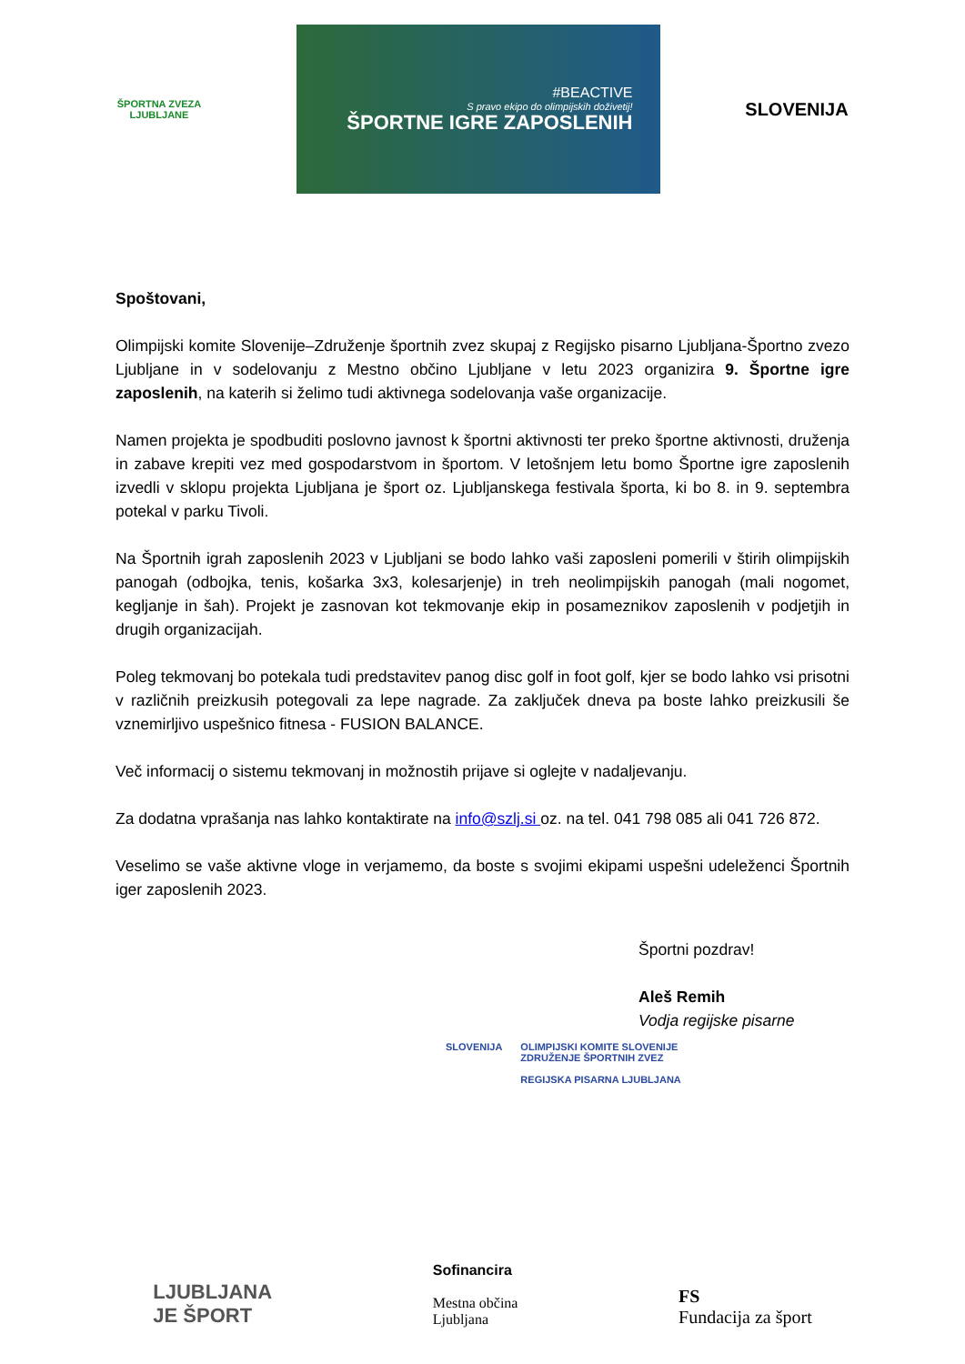ŠPORTNA ZVEZA LJUBLJANE
#BEACTIVE
S pravo ekipo do olimpijskih doživetij!
ŠPORTNE IGRE ZAPOSLENIH
SLOVENIJA
Spoštovani,
Olimpijski komite Slovenije–Združenje športnih zvez skupaj z Regijsko pisarno Ljubljana-Športno zvezo Ljubljane in v sodelovanju z Mestno občino Ljubljane v letu 2023 organizira 9. Športne igre zaposlenih, na katerih si želimo tudi aktivnega sodelovanja vaše organizacije.
Namen projekta je spodbuditi poslovno javnost k športni aktivnosti ter preko športne aktivnosti, druženja in zabave krepiti vez med gospodarstvom in športom. V letošnjem letu bomo Športne igre zaposlenih izvedli v sklopu projekta Ljubljana je šport oz. Ljubljanskega festivala športa, ki bo 8. in 9. septembra potekal v parku Tivoli.
Na Športnih igrah zaposlenih 2023 v Ljubljani se bodo lahko vaši zaposleni pomerili v štirih olimpijskih panogah (odbojka, tenis, košarka 3x3, kolesarjenje) in treh neolimpijskih panogah (mali nogomet, kegljanje in šah). Projekt je zasnovan kot tekmovanje ekip in posameznikov zaposlenih v podjetjih in drugih organizacijah.
Poleg tekmovanj bo potekala tudi predstavitev panog disc golf in foot golf, kjer se bodo lahko vsi prisotni v različnih preizkusih potegovali za lepe nagrade. Za zaključek dneva pa boste lahko preizkusili še vznemirljivo uspešnico fitnesa - FUSION BALANCE.
Več informacij o sistemu tekmovanj in možnostih prijave si oglejte v nadaljevanju.
Za dodatna vprašanja nas lahko kontaktirate na info@szlj.si oz. na tel. 041 798 085 ali 041 726 872.
Veselimo se vaše aktivne vloge in verjamemo, da boste s svojimi ekipami uspešni udeleženci Športnih iger zaposlenih 2023.
Športni pozdrav!
Aleš Remih
Vodja regijske pisarne
SLOVENIJA OLIMPIJSKI KOMITE SLOVENIJE
ZDRUŽENJE ŠPORTNIH ZVEZ
REGIJSKA PISARNA LJUBLJANA
LJUBLJANA
JE ŠPORT
Sofinancira
Mestna občina
Ljubljana
FS
Fundacija za šport